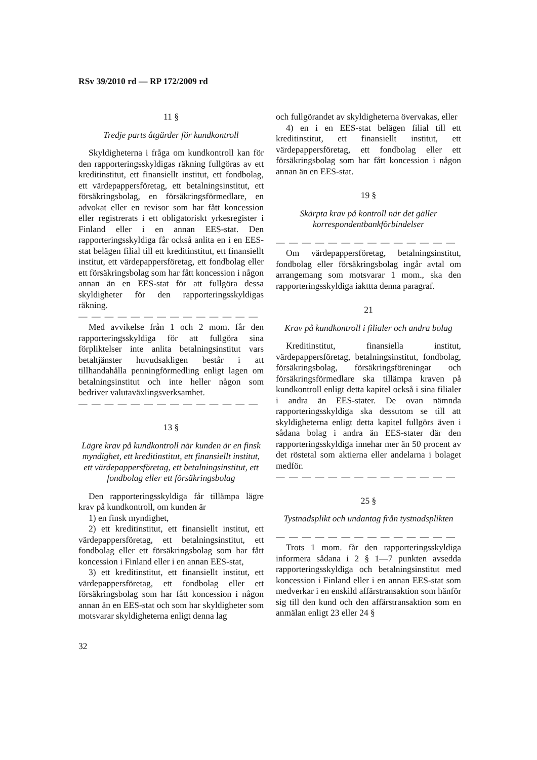RSv 39/2010 rd — RP 172/2009 rd
11 §
Tredje parts åtgärder för kundkontroll
Skyldigheterna i fråga om kundkontroll kan för den rapporteringsskyldigas räkning fullgöras av ett kreditinstitut, ett finansiellt institut, ett fondbolag, ett värdepappersföretag, ett betalningsinstitut, ett försäkringsbolag, en försäkringsförmedlare, en advokat eller en revisor som har fått koncession eller registrerats i ett obligatoriskt yrkesregister i Finland eller i en annan EES-stat. Den rapporteringsskyldiga får också anlita en i en EES-stat belägen filial till ett kreditinstitut, ett finansiellt institut, ett värdepappersföretag, ett fondbolag eller ett försäkringsbolag som har fått koncession i någon annan än en EES-stat för att fullgöra dessa skyldigheter för den rapporteringsskyldigas räkning.
— — — — — — — — — — — — — —
Med avvikelse från 1 och 2 mom. får den rapporteringsskyldiga för att fullgöra sina förpliktelser inte anlita betalningsinstitut vars betaltjänster huvudsakligen består i att tillhandahålla penningförmedling enligt lagen om betalningsinstitut och inte heller någon som bedriver valutaväxlingsverksamhet.
— — — — — — — — — — — — — —
13 §
Lägre krav på kundkontroll när kunden är en finsk myndighet, ett kreditinstitut, ett finansiellt institut, ett värdepappersföretag, ett betalningsinstitut, ett fondbolag eller ett försäkringsbolag
Den rapporteringsskyldiga får tillämpa lägre krav på kundkontroll, om kunden är
1) en finsk myndighet,
2) ett kreditinstitut, ett finansiellt institut, ett värdepappersföretag, ett betalningsinstitut, ett fondbolag eller ett försäkringsbolag som har fått koncession i Finland eller i en annan EES-stat,
3) ett kreditinstitut, ett finansiellt institut, ett värdepappersföretag, ett fondbolag eller ett försäkringsbolag som har fått koncession i någon annan än en EES-stat och som har skyldigheter som motsvarar skyldigheterna enligt denna lag
och fullgörandet av skyldigheterna övervakas, eller
4) en i en EES-stat belägen filial till ett kreditinstitut, ett finansiellt institut, ett värdepappersföretag, ett fondbolag eller ett försäkringsbolag som har fått koncession i någon annan än en EES-stat.
19 §
Skärpta krav på kontroll när det gäller korrespondentbankförbindelser
— — — — — — — — — — — — — —
Om värdepappersföretag, betalningsinstitut, fondbolag eller försäkringsbolag ingår avtal om arrangemang som motsvarar 1 mom., ska den rapporteringsskyldiga iakttta denna paragraf.
21
Krav på kundkontroll i filialer och andra bolag
Kreditinstitut, finansiella institut, värdepappersföretag, betalningsinstitut, fondbolag, försäkringsbolag, försäkringsföreningar och försäkringsförmedlare ska tillämpa kraven på kundkontroll enligt detta kapitel också i sina filialer i andra än EES-stater. De ovan nämnda rapporteringsskyldiga ska dessutom se till att skyldigheterna enligt detta kapitel fullgörs även i sådana bolag i andra än EES-stater där den rapporteringsskyldiga innehar mer än 50 procent av det röstetal som aktierna eller andelarna i bolaget medför.
— — — — — — — — — — — — — —
25 §
Tystnadsplikt och undantag från tystnadsplikten
— — — — — — — — — — — — — —
Trots 1 mom. får den rapporteringsskyldiga informera sådana i 2 § 1—7 punkten avsedda rapporteringsskyldiga och betalningsinstitut med koncession i Finland eller i en annan EES-stat som medverkar i en enskild affärstransaktion som hänför sig till den kund och den affärstransaktion som en anmälan enligt 23 eller 24 §
32